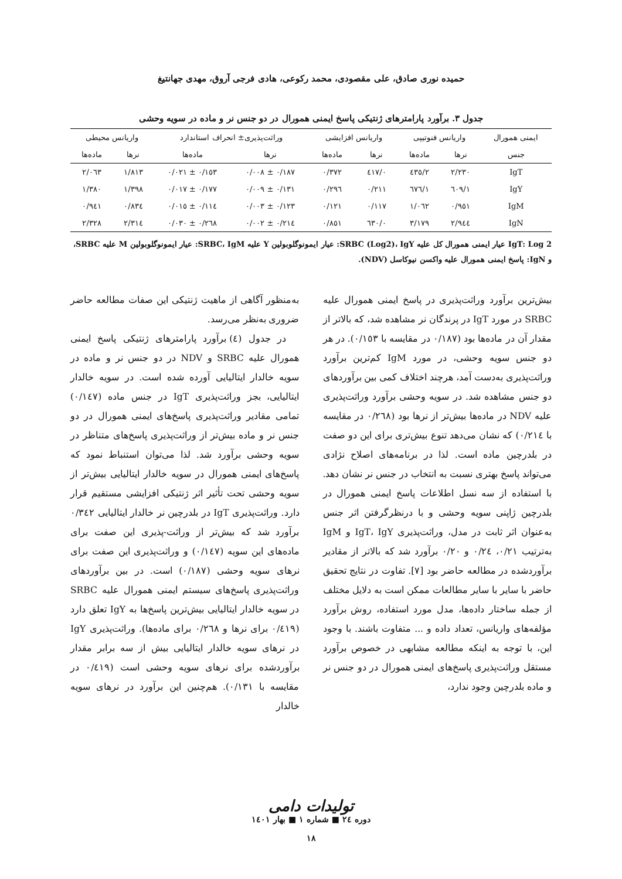حمیده نوری صادق، علی مقصودی، محمد رکوعی، هادی فرجی آروق، مهدی جهانتیغ
جدول ۳. برآورد پارامترهای ژنتیکی پاسخ ایمنی همورال در دو جنس نر و ماده در سویه وحشی
| ایمنی همورال | واریانس فنوتیپی | | واریانس افزایشی | | وراثت‌پذیری± انحراف استاندارد | | واریانس محیطی | |
| --- | --- | --- | --- | --- | --- | --- | --- | --- |
| جنس | نرها | ماده‌ها | نرها | ماده‌ها | نرها | ماده‌ها | نرها | ماده‌ها |
| IgT | ۲/۲۳۰ | ۲/٤۳٥ | ۰/٤۱۷ | ۰/۳۷۲ | ۰/۱۸۷ ± ۰/۰۰۸ | ۰/۱٥۳ ± ۰/۰۲۱ | ۱/۸۱۳ | ۲/۰٦۳ |
| IgY | ۱/٦۰۹ | ۱/٦۷٦ | ۰/۲۱۱ | ۰/۲۹٦ | ۰/۱۳۱ ± ۰/۰۰۹ | ۰/۱۷۷ ± ۰/۰۱۷ | ۱/۳۹۸ | ۱/۳۸۰ |
| IgM | ۰/۹٥۱ | ۱/۰٦۲ | ۰/۱۱۷ | ۰/۱۲۱ | ۰/۱۲۳ ± ۰/۰۰۳ | ۰/۱۱٤ ± ۰/۰۱٥ | ۰/۸۳٤ | ۰/۹٤۱ |
| IgN | ۲/۹٤٤ | ۳/۱۷۹ | ۰/٦۳۰ | ۰/۸٥۱ | ۰/۲۱٤ ± ۰/۰۰۲ | ۰/۲٦۸ ± ۰/۰۳۰ | ۲/۳۱٤ | ۲/۳۲۸ |
IgT: Log 2 عیار ایمنی همورال کل علیه SRBC (Log2)، IgY: عیار ایمونوگلوبولین Y علیه SRBC، IgM: عیار ایمونوگلوبولین M علیه SRBC، و IgN: پاسخ ایمنی همورال علیه واکسن نیوکاسل (NDV).
بیش‌ترین برآورد وراثت‌پذیری در پاسخ ایمنی همورال علیه SRBC در مورد IgT در پرندگان نر مشاهده شد، که بالاتر از مقدار آن در ماده‌ها بود (۰/۱۸۷ در مقایسه با ۰/۱٥۳). در هر دو جنس سویه وحشی، در مورد IgM کم‌ترین برآورد وراثت‌پذیری به‌دست آمد، هرچند اختلاف کمی بین برآوردهای دو جنس مشاهده شد. در سویه وحشی برآورد وراثت‌پذیری علیه NDV در ماده‌ها بیش‌تر از نرها بود (۰/۲٦۸ در مقایسه با ۰/۲۱٤) که نشان می‌دهد تنوع بیش‌تری برای این دو صفت در بلدرچین ماده است. لذا در برنامه‌های اصلاح نژادی می‌تواند پاسخ بهتری نسبت به انتخاب در جنس نر نشان دهد. با استفاده از سه نسل اطلاعات پاسخ ایمنی همورال در بلدرچین ژاپنی سویه وحشی و با درنظرگرفتن اثر جنس به‌عنوان اثر ثابت در مدل، وراثت‌پذیری IgT، IgY و IgM به‌ترتیب ۰/۲۱، ۰/۲٤ و ۰/۲۰ برآورد شد که بالاتر از مقادیر برآوردشده در مطالعه حاضر بود [۷]. تفاوت در نتایج تحقیق حاضر با سایر با سایر مطالعات ممکن است به دلایل مختلف از جمله ساختار داده‌ها، مدل مورد استفاده، روش برآورد مؤلفه‌های واریانس، تعداد داده و ... متفاوت باشند. با وجود این، با توجه به اینکه مطالعه مشابهی در خصوص برآورد مستقل وراثت‌پذیری پاسخ‌های ایمنی همورال در دو جنس نر و ماده بلدرچین وجود ندارد،
به‌منظور آگاهی از ماهیت ژنتیکی این صفات مطالعه حاضر ضروری به‌نظر می‌رسد.
در جدول (٤) برآورد پارامترهای ژنتیکی پاسخ ایمنی همورال علیه SRBC و NDV در دو جنس نر و ماده در سویه خالدار ایتالیایی آورده شده است. در سویه خالدار ایتالیایی، بجز وراثت‌پذیری IgT در جنس ماده (۰/۱٤۷) تمامی مقادیر وراثت‌پذیری پاسخ‌های ایمنی همورال در دو جنس نر و ماده بیش‌تر از وراثت‌پذیری پاسخ‌های متناظر در سویه وحشی برآورد شد. لذا می‌توان استنباط نمود که پاسخ‌های ایمنی همورال در سویه خالدار ایتالیایی بیش‌تر از سویه وحشی تحت تأثیر اثر ژنتیکی افزایشی مستقیم قرار دارد. وراثت‌پذیری IgT در بلدرچین نر خالدار ایتالیایی ۰/۳٤۲ برآورد شد که بیش‌تر از وراثت-پذیری این صفت برای ماده‌های این سویه (۰/۱٤۷) و وراثت‌پذیری این صفت برای نرهای سویه وحشی (۰/۱۸۷) است. در بین برآوردهای وراثت‌پذیری پاسخ‌های سیستم ایمنی همورال علیه SRBC در سویه خالدار ایتالیایی بیش‌ترین پاسخ‌ها به IgY تعلق دارد (۰/٤۱۹ برای نرها و ۰/۲٦۸ برای ماده‌ها). وراثت‌پذیری IgY در نرهای سویه خالدار ایتالیایی بیش از سه برابر مقدار برآوردشده برای نرهای سویه وحشی است (۰/٤۱۹ در مقایسه با ۰/۱۳۱). هم‌چنین این برآورد در نرهای سویه خالدار
تولیدات دامی
دوره ۲٤ ■ شماره ۱ ■ بهار ۱٤۰۱
۱۸